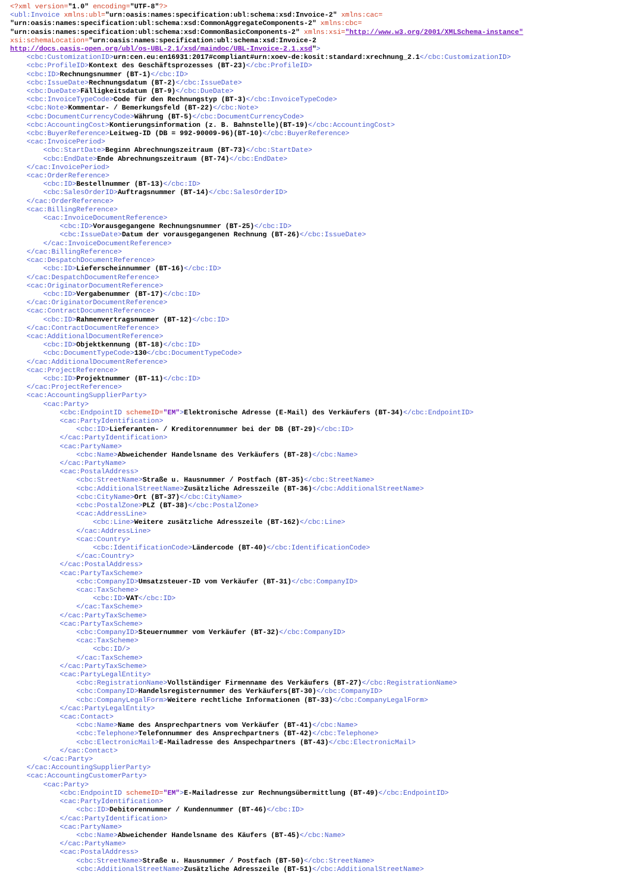<?xml version="1.0" encoding="UTF-8"?>
<ubl:Invoice xmlns:ubl="urn:oasis:names:specification:ubl:schema:xsd:Invoice-2" xmlns:cac=
"urn:oasis:names:specification:ubl:schema:xsd:CommonAggregateComponents-2" xmlns:cbc=
"urn:oasis:names:specification:ubl:schema:xsd:CommonBasicComponents-2" xmlns:xsi="http://www.w3.org/2001/XMLSchema-instance"
xsi:schemaLocation="urn:oasis:names:specification:ubl:schema:xsd:Invoice-2
http://docs.oasis-open.org/ubl/os-UBL-2.1/xsd/maindoc/UBL-Invoice-2.1.xsd">
    <cbc:CustomizationID>urn:cen.eu:en16931:2017#compliant#urn:xoev-de:kosit:standard:xrechnung_2.1</cbc:CustomizationID>
    <cbc:ProfileID>Kontext des Geschäftsprozesses (BT-23)</cbc:ProfileID>
    <cbc:ID>Rechnungsnummer (BT-1)</cbc:ID>
    <cbc:IssueDate>Rechnungsdatum (BT-2)</cbc:IssueDate>
    <cbc:DueDate>Fälligkeitsdatum (BT-9)</cbc:DueDate>
    <cbc:InvoiceTypeCode>Code für den Rechnungstyp (BT-3)</cbc:InvoiceTypeCode>
    <cbc:Note>Kommentar- / Bemerkungsfeld (BT-22)</cbc:Note>
    <cbc:DocumentCurrencyCode>Währung (BT-5)</cbc:DocumentCurrencyCode>
    <cbc:AccountingCost>Kontierungsinformation (z. B. Bahnstelle)(BT-19)</cbc:AccountingCost>
    <cbc:BuyerReference>Leitweg-ID (DB = 992-90009-96)(BT-10)</cbc:BuyerReference>
    <cac:InvoicePeriod>
        <cbc:StartDate>Beginn Abrechnungszeitraum (BT-73)</cbc:StartDate>
        <cbc:EndDate>Ende Abrechnungszeitraum (BT-74)</cbc:EndDate>
    </cac:InvoicePeriod>
    <cac:OrderReference>
        <cbc:ID>Bestellnummer (BT-13)</cbc:ID>
        <cbc:SalesOrderID>Auftragsnummer (BT-14)</cbc:SalesOrderID>
    </cac:OrderReference>
    <cac:BillingReference>
        <cac:InvoiceDocumentReference>
            <cbc:ID>Vorausgegangene Rechnungsnummer (BT-25)</cbc:ID>
            <cbc:IssueDate>Datum der vorausgegangenen Rechnung (BT-26)</cbc:IssueDate>
        </cac:InvoiceDocumentReference>
    </cac:BillingReference>
    <cac:DespatchDocumentReference>
        <cbc:ID>Lieferscheinnummer (BT-16)</cbc:ID>
    </cac:DespatchDocumentReference>
    <cac:OriginatorDocumentReference>
        <cbc:ID>Vergabenummer (BT-17)</cbc:ID>
    </cac:OriginatorDocumentReference>
    <cac:ContractDocumentReference>
        <cbc:ID>Rahmenvertragsnummer (BT-12)</cbc:ID>
    </cac:ContractDocumentReference>
    <cac:AdditionalDocumentReference>
        <cbc:ID>Objektkennung (BT-18)</cbc:ID>
        <cbc:DocumentTypeCode>130</cbc:DocumentTypeCode>
    </cac:AdditionalDocumentReference>
    <cac:ProjectReference>
        <cbc:ID>Projektnummer (BT-11)</cbc:ID>
    </cac:ProjectReference>
    <cac:AccountingSupplierParty>
        <cac:Party>
            <cbc:EndpointID schemeID="EM">Elektronische Adresse (E-Mail) des Verkäufers (BT-34)</cbc:EndpointID>
            <cac:PartyIdentification>
                <cbc:ID>Lieferanten- / Kreditorennummer bei der DB (BT-29)</cbc:ID>
            </cac:PartyIdentification>
            <cac:PartyName>
                <cbc:Name>Abweichender Handelsname des Verkäufers (BT-28)</cbc:Name>
            </cac:PartyName>
            <cac:PostalAddress>
                <cbc:StreetName>Straße u. Hausnummer / Postfach (BT-35)</cbc:StreetName>
                <cbc:AdditionalStreetName>Zusätzliche Adresszeile (BT-36)</cbc:AdditionalStreetName>
                <cbc:CityName>Ort (BT-37)</cbc:CityName>
                <cbc:PostalZone>PLZ (BT-38)</cbc:PostalZone>
                <cac:AddressLine>
                    <cbc:Line>Weitere zusätzliche Adresszeile (BT-162)</cbc:Line>
                </cac:AddressLine>
                <cac:Country>
                    <cbc:IdentificationCode>Ländercode (BT-40)</cbc:IdentificationCode>
                </cac:Country>
            </cac:PostalAddress>
            <cac:PartyTaxScheme>
                <cbc:CompanyID>Umsatzsteuer-ID vom Verkäufer (BT-31)</cbc:CompanyID>
                <cac:TaxScheme>
                    <cbc:ID>VAT</cbc:ID>
                </cac:TaxScheme>
            </cac:PartyTaxScheme>
            <cac:PartyTaxScheme>
                <cbc:CompanyID>Steuernummer vom Verkäufer (BT-32)</cbc:CompanyID>
                <cac:TaxScheme>
                    <cbc:ID/>
                </cac:TaxScheme>
            </cac:PartyTaxScheme>
            <cac:PartyLegalEntity>
                <cbc:RegistrationName>Vollständiger Firmenname des Verkäufers (BT-27)</cbc:RegistrationName>
                <cbc:CompanyID>Handelsregisternummer des Verkäufers(BT-30)</cbc:CompanyID>
                <cbc:CompanyLegalForm>Weitere rechtliche Informationen (BT-33)</cbc:CompanyLegalForm>
            </cac:PartyLegalEntity>
            <cac:Contact>
                <cbc:Name>Name des Ansprechpartners vom Verkäufer (BT-41)</cbc:Name>
                <cbc:Telephone>Telefonnummer des Ansprechpartners (BT-42)</cbc:Telephone>
                <cbc:ElectronicMail>E-Mailadresse des Anspechpartners (BT-43)</cbc:ElectronicMail>
            </cac:Contact>
        </cac:Party>
    </cac:AccountingSupplierParty>
    <cac:AccountingCustomerParty>
        <cac:Party>
            <cbc:EndpointID schemeID="EM">E-Mailadresse zur Rechnungsübermittlung (BT-49)</cbc:EndpointID>
            <cac:PartyIdentification>
                <cbc:ID>Debitorennummer / Kundennummer (BT-46)</cbc:ID>
            </cac:PartyIdentification>
            <cac:PartyName>
                <cbc:Name>Abweichender Handelsname des Käufers (BT-45)</cbc:Name>
            </cac:PartyName>
            <cac:PostalAddress>
                <cbc:StreetName>Straße u. Hausnummer / Postfach (BT-50)</cbc:StreetName>
                <cbc:AdditionalStreetName>Zusätzliche Adresszeile (BT-51)</cbc:AdditionalStreetName>